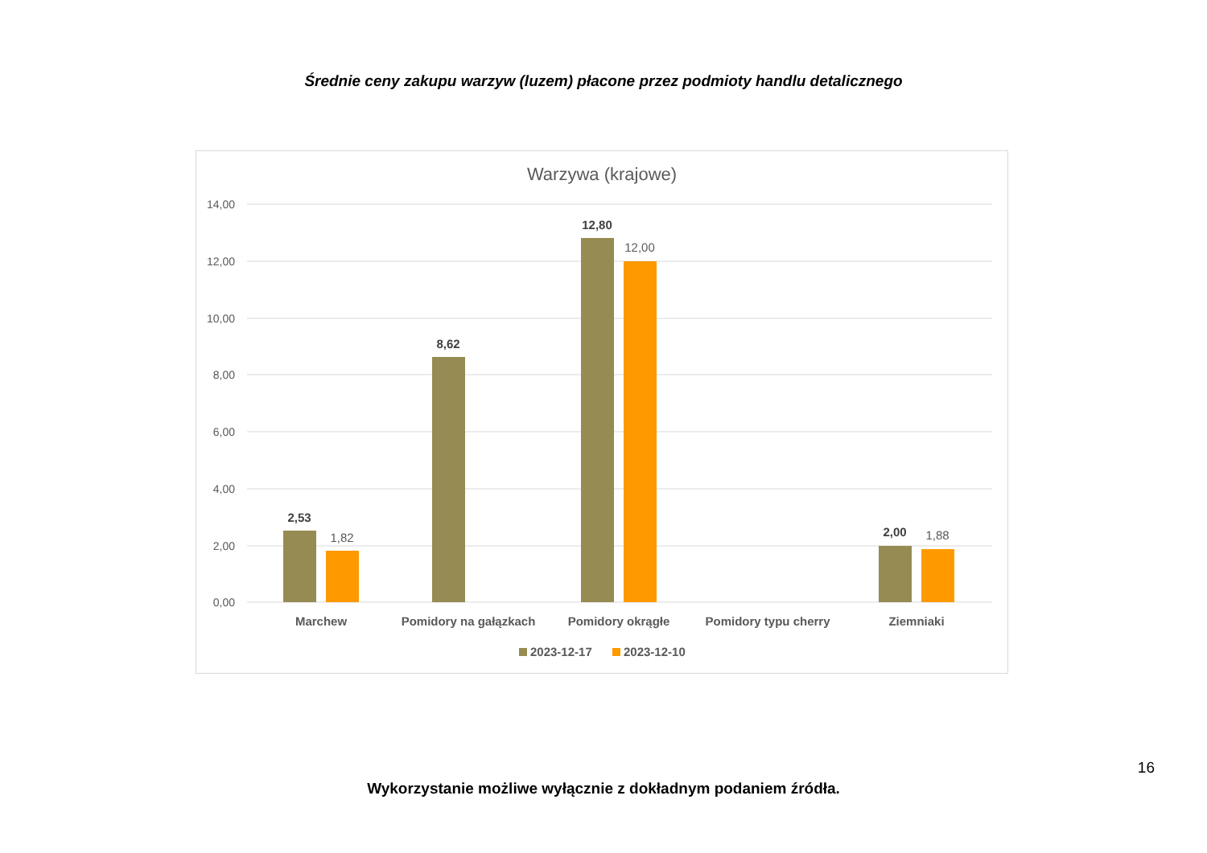Średnie ceny zakupu warzyw (luzem) płacone przez podmioty handlu detalicznego
Warzywa (krajowe)
14,00
12,00
10,00
8,00
6,00
4,00
2,00
0,00
2,53
1,82
8,62
12,80
12,00
2,00
1,88
Marchew
Pomidory na gałązkach
Pomidory okrągłe
Pomidory typu cherry
Ziemniaki
2023-12-17
2023-12-10
16
Wykorzystanie możliwe wyłącznie z dokładnym podaniem źródła.